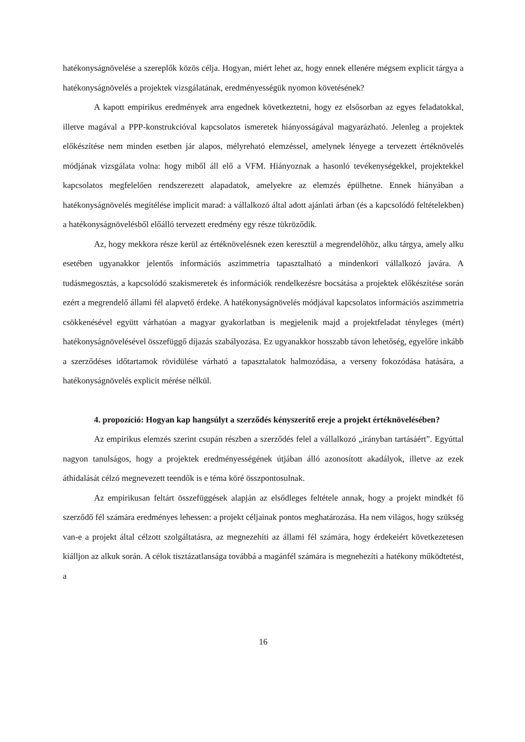hatékonyságnövelése a szereplők közös célja. Hogyan, miért lehet az, hogy ennek ellenére mégsem explicit tárgya a hatékonyságnövelés a projektek vizsgálatának, eredményességük nyomon követésének?
A kapott empirikus eredmények arra engednek következtetni, hogy ez elsősorban az egyes feladatokkal, illetve magával a PPP-konstrukcióval kapcsolatos ismeretek hiányosságával magyarázható. Jelenleg a projektek előkészítése nem minden esetben jár alapos, mélyreható elemzéssel, amelynek lényege a tervezett értéknövelés módjának vizsgálata volna: hogy miből áll elő a VFM. Hiányoznak a hasonló tevékenységekkel, projektekkel kapcsolatos megfelelően rendszerezett alapadatok, amelyekre az elemzés épülhetne. Ennek hiányában a hatékonyságnövelés megítélése implicit marad: a vállalkozó által adott ajánlati árban (és a kapcsolódó feltételekben) a hatékonyságnövelésből előálló tervezett eredmény egy része tükröződik.
Az, hogy mekkora része kerül az értéknövelésnek ezen keresztül a megrendelőhöz, alku tárgya, amely alku esetében ugyanakkor jelentős információs aszimmetria tapasztalható a mindenkori vállalkozó javára. A tudásmegosztás, a kapcsolódó szakismeretek és információk rendelkezésre bocsátása a projektek előkészítése során ezért a megrendelő állami fél alapvető érdeke. A hatékonyságnövelés módjával kapcsolatos információs aszimmetria csökkenésével együtt várhatóan a magyar gyakorlatban is megjelenik majd a projektfeladat tényleges (mért) hatékonyságnövelésével összefüggő díjazás szabályozása. Ez ugyanakkor hosszabb távon lehetőség, egyelőre inkább a szerződéses időtartamok rövidülése várható a tapasztalatok halmozódása, a verseny fokozódása hatására, a hatékonyságnövelés explicit mérése nélkül.
4. propozíció: Hogyan kap hangsúlyt a szerződés kényszerítő ereje a projekt értéknövelésében?
Az empirikus elemzés szerint csupán részben a szerződés felel a vállalkozó „irányban tartásáért”. Egyúttal nagyon tanulságos, hogy a projektek eredményességének útjában álló azonosított akadályok, illetve az ezek áthidalását célzó megnevezett teendők is e téma köré összpontosulnak.
Az empirikusan feltárt összefüggések alapján az elsődleges feltétele annak, hogy a projekt mindkét fő szerződő fél számára eredményes lehessen: a projekt céljainak pontos meghatározása. Ha nem világos, hogy szükség van-e a projekt által célzott szolgáltatásra, az megnezehíti az állami fél számára, hogy érdekeiért következetesen kiálljon az alkuk során. A célok tisztázatlansága továbbá a magánfél számára is megnehezíti a hatékony működtetést, a
16